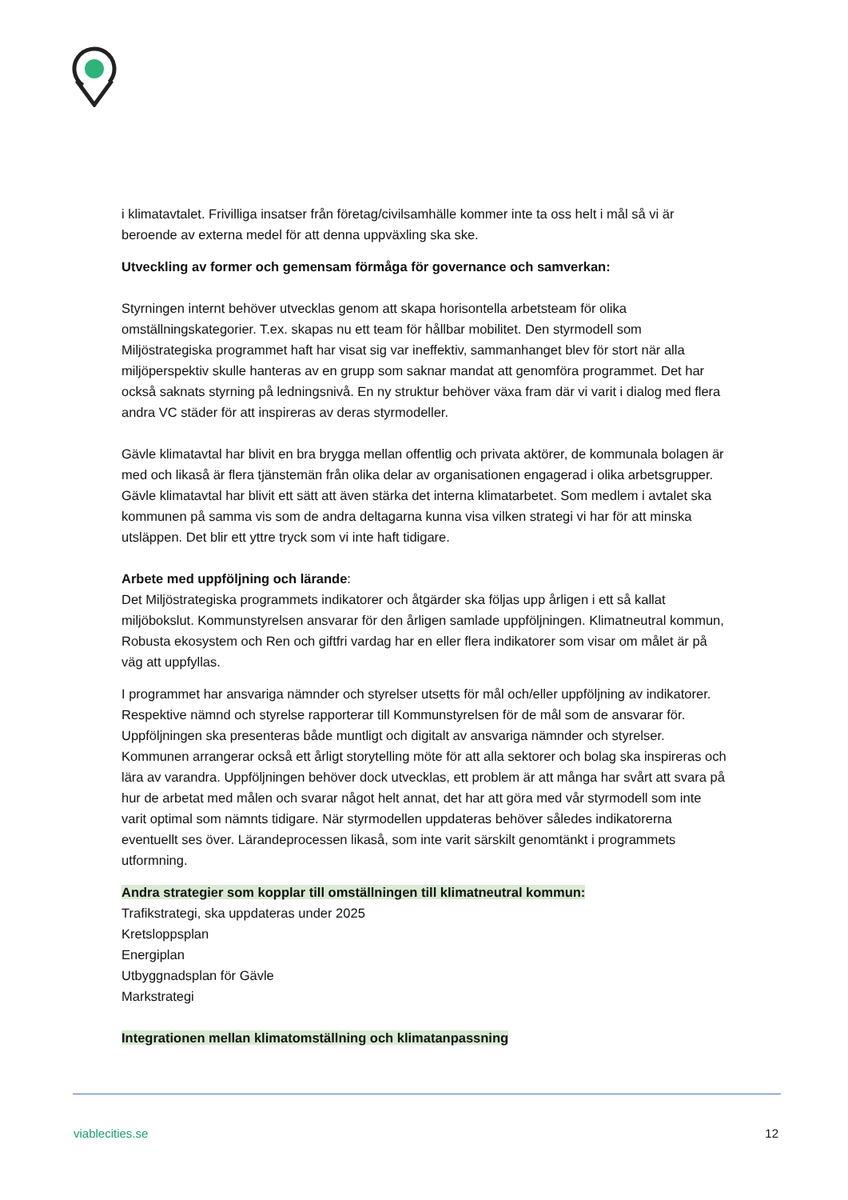i klimatavtalet. Frivilliga insatser från företag/civilsamhälle kommer inte ta oss helt i mål så vi är beroende av externa medel för att denna uppväxling ska ske.
Utveckling av former och gemensam förmåga för governance och samverkan:
Styrningen internt behöver utvecklas genom att skapa horisontella arbetsteam för olika omställningskategorier. T.ex. skapas nu ett team för hållbar mobilitet. Den styrmodell som Miljöstrategiska programmet haft har visat sig var ineffektiv, sammanhanget blev för stort när alla miljöperspektiv skulle hanteras av en grupp som saknar mandat att genomföra programmet. Det har också saknats styrning på ledningsnivå. En ny struktur behöver växa fram där vi varit i dialog med flera andra VC städer för att inspireras av deras styrmodeller.
Gävle klimatavtal har blivit en bra brygga mellan offentlig och privata aktörer, de kommunala bolagen är med och likaså är flera tjänstemän från olika delar av organisationen engagerad i olika arbetsgrupper. Gävle klimatavtal har blivit ett sätt att även stärka det interna klimatarbetet. Som medlem i avtalet ska kommunen på samma vis som de andra deltagarna kunna visa vilken strategi vi har för att minska utsläppen. Det blir ett yttre tryck som vi inte haft tidigare.
Arbete med uppföljning och lärande:
Det Miljöstrategiska programmets indikatorer och åtgärder ska följas upp årligen i ett så kallat miljöbokslut. Kommunstyrelsen ansvarar för den årligen samlade uppföljningen. Klimatneutral kommun, Robusta ekosystem och Ren och giftfri vardag har en eller flera indikatorer som visar om målet är på väg att uppfyllas.
I programmet har ansvariga nämnder och styrelser utsetts för mål och/eller uppföljning av indikatorer. Respektive nämnd och styrelse rapporterar till Kommunstyrelsen för de mål som de ansvarar för. Uppföljningen ska presenteras både muntligt och digitalt av ansvariga nämnder och styrelser. Kommunen arrangerar också ett årligt storytelling möte för att alla sektorer och bolag ska inspireras och lära av varandra. Uppföljningen behöver dock utvecklas, ett problem är att många har svårt att svara på hur de arbetat med målen och svarar något helt annat, det har att göra med vår styrmodell som inte varit optimal som nämnts tidigare. När styrmodellen uppdateras behöver således indikatorerna eventuellt ses över. Lärandeprocessen likaså, som inte varit särskilt genomtänkt i programmets utformning.
Andra strategier som kopplar till omställningen till klimatneutral kommun:
Trafikstrategi, ska uppdateras under 2025
Kretsloppsplan
Energiplan
Utbyggnadsplan för Gävle
Markstrategi
Integrationen mellan klimatomställning och klimatanpassning
viablecities.se 12